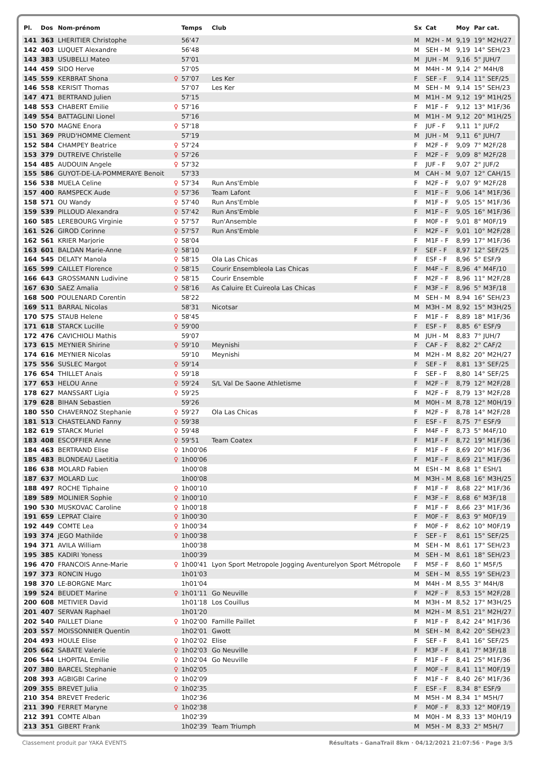| Pl. | Dos | Nom-prénom | | Temps | Club | Sx | Cat | Moy | Par cat. |
| --- | --- | --- | --- | --- | --- | --- | --- | --- | --- |
| 141 | 363 | LHERITIER Christophe | | 56'47 | | M | M2H - M | 9,19 | 19° M2H/27 |
| 142 | 403 | LUQUET Alexandre | | 56'48 | | M | SEH - M | 9,19 | 14° SEH/23 |
| 143 | 383 | USUBELLI Mateo | | 57'01 | | M | JUH - M | 9,16 | 5° JUH/7 |
| 144 | 459 | SIDO Herve | | 57'05 | | M | M4H - M | 9,14 | 2° M4H/8 |
| 145 | 559 | KERBRAT Shona | ♀ | 57'07 | Les Ker | F | SEF - F | 9,14 | 11° SEF/25 |
| 146 | 558 | KERISIT Thomas | | 57'07 | Les Ker | M | SEH - M | 9,14 | 15° SEH/23 |
| 147 | 471 | BERTRAND Julien | | 57'15 | | M | M1H - M | 9,12 | 19° M1H/25 |
| 148 | 553 | CHABERT Emilie | ♀ | 57'16 | | F | M1F - F | 9,12 | 13° M1F/36 |
| 149 | 554 | BATTAGLINI Lionel | | 57'16 | | M | M1H - M | 9,12 | 20° M1H/25 |
| 150 | 570 | MAGNE Enora | ♀ | 57'18 | | F | JUF - F | 9,11 | 1° JUF/2 |
| 151 | 369 | PRUD'HOMME Clement | | 57'19 | | M | JUH - M | 9,11 | 6° JUH/7 |
| 152 | 584 | CHAMPEY Beatrice | ♀ | 57'24 | | F | M2F - F | 9,09 | 7° M2F/28 |
| 153 | 379 | DUTREIVE Christelle | ♀ | 57'26 | | F | M2F - F | 9,09 | 8° M2F/28 |
| 154 | 485 | AUDOUIN Angele | ♀ | 57'32 | | F | JUF - F | 9,07 | 2° JUF/2 |
| 155 | 586 | GUYOT-DE-LA-POMMERAYE Benoit | | 57'33 | | M | CAH - M | 9,07 | 12° CAH/15 |
| 156 | 538 | MUELA Celine | ♀ | 57'34 | Run Ans'Emble | F | M2F - F | 9,07 | 9° M2F/28 |
| 157 | 400 | RAMSPECK Aude | ♀ | 57'36 | Team Lafont | F | M1F - F | 9,06 | 14° M1F/36 |
| 158 | 571 | OU Wandy | ♀ | 57'40 | Run Ans'Emble | F | M1F - F | 9,05 | 15° M1F/36 |
| 159 | 539 | PILLOUD Alexandra | ♀ | 57'42 | Run Ans'Emble | F | M1F - F | 9,05 | 16° M1F/36 |
| 160 | 585 | LEREBOURG Virginie | ♀ | 57'57 | Run'Ansemble | F | M0F - F | 9,01 | 8° M0F/19 |
| 161 | 526 | GIROD Corinne | ♀ | 57'57 | Run Ans'Emble | F | M2F - F | 9,01 | 10° M2F/28 |
| 162 | 561 | KRIER Marjorie | ♀ | 58'04 | | F | M1F - F | 8,99 | 17° M1F/36 |
| 163 | 601 | BALDAN Marie-Anne | ♀ | 58'10 | | F | SEF - F | 8,97 | 12° SEF/25 |
| 164 | 545 | DELATY Manola | ♀ | 58'15 | Ola Las Chicas | F | ESF - F | 8,96 | 5° ESF/9 |
| 165 | 599 | CAILLET Florence | ♀ | 58'15 | Courir Ensembleola Las Chicas | F | M4F - F | 8,96 | 4° M4F/10 |
| 166 | 643 | GROSSMANN Ludivine | ♀ | 58'15 | Courir Ensemble | F | M2F - F | 8,96 | 11° M2F/28 |
| 167 | 630 | SAEZ Amalia | ♀ | 58'16 | As Caluire Et Cuireola Las Chicas | F | M3F - F | 8,96 | 5° M3F/18 |
| 168 | 500 | POULENARD Corentin | | 58'22 | | M | SEH - M | 8,94 | 16° SEH/23 |
| 169 | 511 | BARRAL Nicolas | | 58'31 | Nicotsar | M | M3H - M | 8,92 | 15° M3H/25 |
| 170 | 575 | STAUB Helene | ♀ | 58'45 | | F | M1F - F | 8,89 | 18° M1F/36 |
| 171 | 618 | STARCK Lucille | ♀ | 59'00 | | F | ESF - F | 8,85 | 6° ESF/9 |
| 172 | 476 | CAVICHIOLI Mathis | | 59'07 | | M | JUH - M | 8,83 | 7° JUH/7 |
| 173 | 615 | MEYNIER Shirine | ♀ | 59'10 | Meynishi | F | CAF - F | 8,82 | 2° CAF/2 |
| 174 | 616 | MEYNIER Nicolas | | 59'10 | Meynishi | M | M2H - M | 8,82 | 20° M2H/27 |
| 175 | 556 | SUSLEC Margot | ♀ | 59'14 | | F | SEF - F | 8,81 | 13° SEF/25 |
| 176 | 654 | THILLET Anais | ♀ | 59'18 | | F | SEF - F | 8,80 | 14° SEF/25 |
| 177 | 653 | HELOU Anne | ♀ | 59'24 | S/L Val De Saone Athletisme | F | M2F - F | 8,79 | 12° M2F/28 |
| 178 | 627 | MANSSART Ligia | ♀ | 59'25 | | F | M2F - F | 8,79 | 13° M2F/28 |
| 179 | 628 | BIHAN Sebastien | | 59'26 | | M | M0H - M | 8,78 | 12° M0H/19 |
| 180 | 550 | CHAVERNOZ Stephanie | ♀ | 59'27 | Ola Las Chicas | F | M2F - F | 8,78 | 14° M2F/28 |
| 181 | 513 | CHASTELAND Fanny | ♀ | 59'38 | | F | ESF - F | 8,75 | 7° ESF/9 |
| 182 | 619 | STARCK Muriel | ♀ | 59'48 | | F | M4F - F | 8,73 | 5° M4F/10 |
| 183 | 408 | ESCOFFIER Anne | ♀ | 59'51 | Team Coatex | F | M1F - F | 8,72 | 19° M1F/36 |
| 184 | 463 | BERTRAND Elise | ♀ | 1h00'06 | | F | M1F - F | 8,69 | 20° M1F/36 |
| 185 | 483 | BLONDEAU Laetitia | ♀ | 1h00'06 | | F | M1F - F | 8,69 | 21° M1F/36 |
| 186 | 638 | MOLARD Fabien | | 1h00'08 | | M | ESH - M | 8,68 | 1° ESH/1 |
| 187 | 637 | MOLARD Luc | | 1h00'08 | | M | M3H - M | 8,68 | 16° M3H/25 |
| 188 | 497 | ROCHE Tiphaine | ♀ | 1h00'10 | | F | M1F - F | 8,68 | 22° M1F/36 |
| 189 | 589 | MOLINIER Sophie | ♀ | 1h00'10 | | F | M3F - F | 8,68 | 6° M3F/18 |
| 190 | 530 | MUSKOVAC Caroline | ♀ | 1h00'18 | | F | M1F - F | 8,66 | 23° M1F/36 |
| 191 | 659 | LEPRAT Claire | ♀ | 1h00'30 | | F | M0F - F | 8,63 | 9° M0F/19 |
| 192 | 449 | COMTE Lea | ♀ | 1h00'34 | | F | M0F - F | 8,62 | 10° M0F/19 |
| 193 | 374 | JEGO Mathilde | ♀ | 1h00'38 | | F | SEF - F | 8,61 | 15° SEF/25 |
| 194 | 371 | AVILA William | | 1h00'38 | | M | SEH - M | 8,61 | 17° SEH/23 |
| 195 | 385 | KADIRI Yoness | | 1h00'39 | | M | SEH - M | 8,61 | 18° SEH/23 |
| 196 | 470 | FRANCOIS Anne-Marie | ♀ | 1h00'41 | Lyon Sport Metropole Jogging Aventurelyon Sport Métropole | F | M5F - F | 8,60 | 1° M5F/5 |
| 197 | 373 | RONCIN Hugo | | 1h01'03 | | M | SEH - M | 8,55 | 19° SEH/23 |
| 198 | 370 | LE-BORGNE Marc | | 1h01'04 | | M | M4H - M | 8,55 | 3° M4H/8 |
| 199 | 524 | BEUDET Marine | ♀ | 1h01'11 | Go Neuville | F | M2F - F | 8,53 | 15° M2F/28 |
| 200 | 608 | METIVIER David | | 1h01'18 | Los Couillus | M | M3H - M | 8,52 | 17° M3H/25 |
| 201 | 407 | SERVAN Raphael | | 1h01'20 | | M | M2H - M | 8,51 | 21° M2H/27 |
| 202 | 540 | PAILLET Diane | ♀ | 1h02'00 | Famille Paillet | F | M1F - F | 8,42 | 24° M1F/36 |
| 203 | 557 | MOISSONNIER Quentin | | 1h02'01 | Gwott | M | SEH - M | 8,42 | 20° SEH/23 |
| 204 | 493 | HOULE Elise | ♀ | 1h02'02 | Elise | F | SEF - F | 8,41 | 16° SEF/25 |
| 205 | 662 | SABATE Valerie | ♀ | 1h02'03 | Go Neuville | F | M3F - F | 8,41 | 7° M3F/18 |
| 206 | 544 | LHOPITAL Emilie | ♀ | 1h02'04 | Go Neuville | F | M1F - F | 8,41 | 25° M1F/36 |
| 207 | 380 | BARCEL Stephanie | ♀ | 1h02'05 | | F | M0F - F | 8,41 | 11° M0F/19 |
| 208 | 393 | AGBIGBI Carine | ♀ | 1h02'09 | | F | M1F - F | 8,40 | 26° M1F/36 |
| 209 | 355 | BREVET Julia | ♀ | 1h02'35 | | F | ESF - F | 8,34 | 8° ESF/9 |
| 210 | 354 | BREVET Frederic | | 1h02'36 | | M | M5H - M | 8,34 | 1° M5H/7 |
| 211 | 390 | FERRET Maryne | ♀ | 1h02'38 | | F | M0F - F | 8,33 | 12° M0F/19 |
| 212 | 391 | COMTE Alban | | 1h02'39 | | M | M0H - M | 8,33 | 13° M0H/19 |
| 213 | 351 | GIBERT Frank | | 1h02'39 | Team Triumph | M | M5H - M | 8,33 | 2° M5H/7 |
Classement produit par YAKA EVENTS Résultats - GanaTrail 8km · 04/12/2021 21:07:56 · Page 3/5